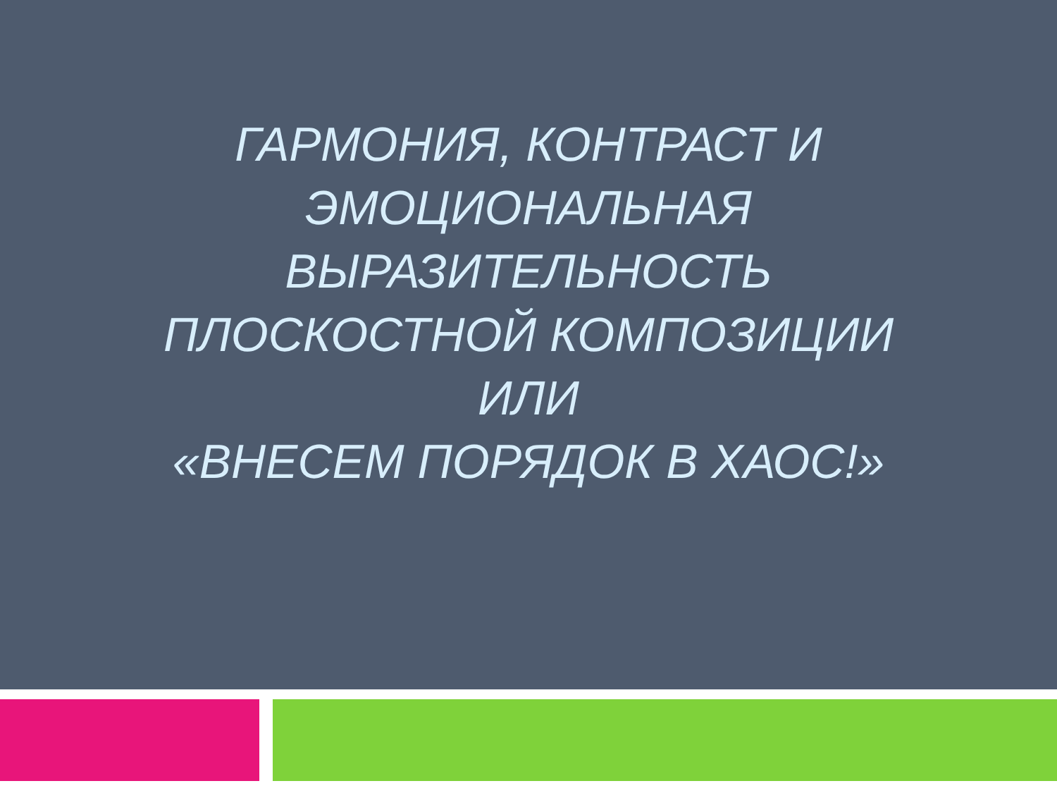ГАРМОНИЯ, КОНТРАСТ И ЭМОЦИОНАЛЬНАЯ ВЫРАЗИТЕЛЬНОСТЬ ПЛОСКОСТНОЙ КОМПОЗИЦИИ
ИЛИ
«ВНЕСЕМ ПОРЯДОК В ХАОС!»